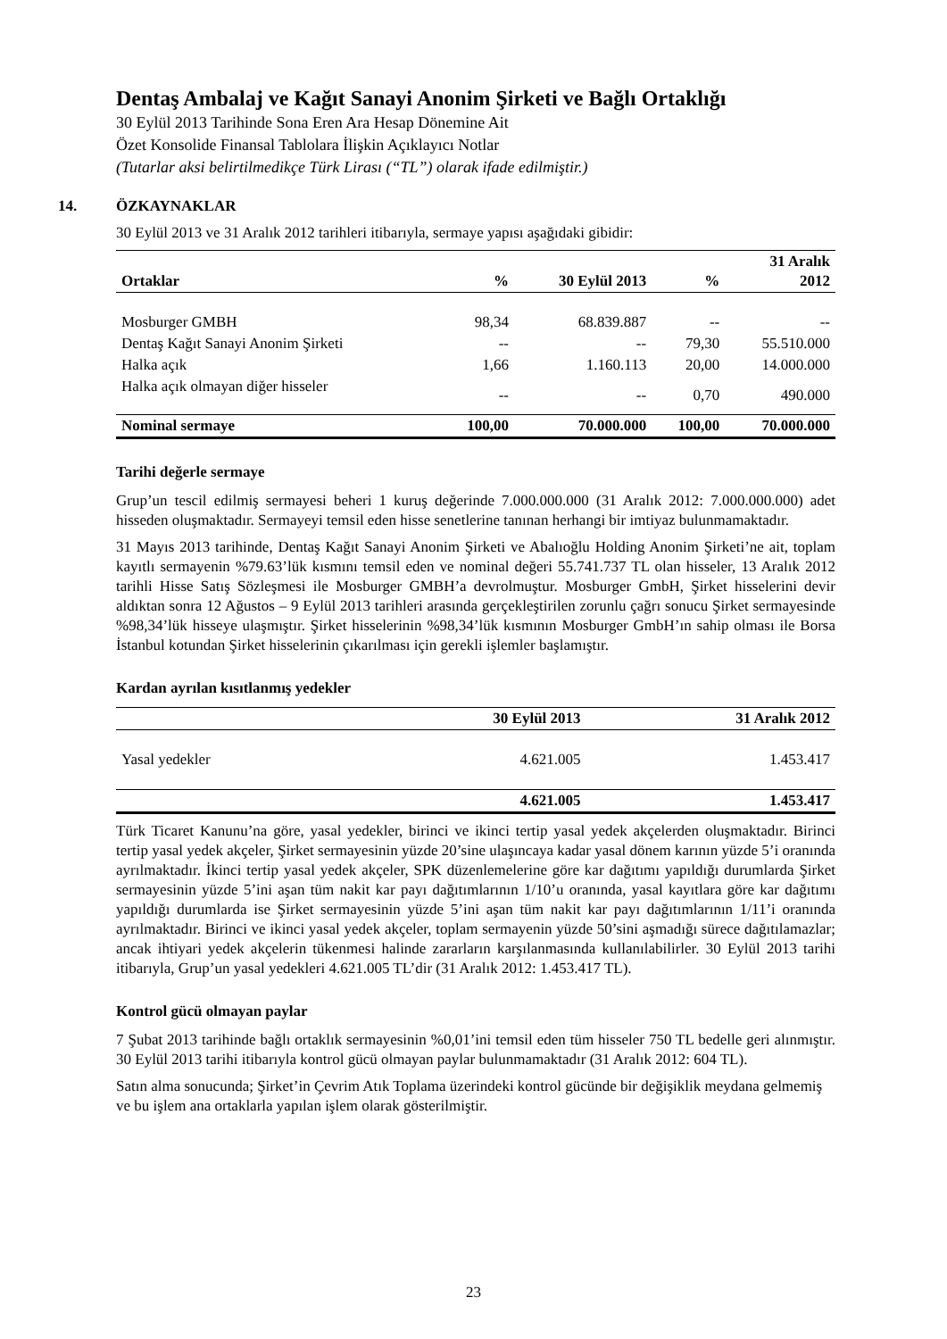Dentaş Ambalaj ve Kağıt Sanayi Anonim Şirketi ve Bağlı Ortaklığı
30 Eylül 2013 Tarihinde Sona Eren Ara Hesap Dönemine Ait
Özet Konsolide Finansal Tablolara İlişkin Açıklayıcı Notlar
(Tutarlar aksi belirtilmedikçe Türk Lirası (“TL”) olarak ifade edilmiştir.)
14. ÖZKAYNAKLAR
30 Eylül 2013 ve 31 Aralık 2012 tarihleri itibarıyla, sermaye yapısı aşağıdaki gibidir:
| Ortaklar | % | 30 Eylül 2013 | % | 31 Aralık 2012 |
| --- | --- | --- | --- | --- |
| Mosburger GMBH | 98,34 | 68.839.887 | -- | -- |
| Dentaş Kağıt Sanayi Anonim Şirketi | -- | -- | 79,30 | 55.510.000 |
| Halka açık | 1,66 | 1.160.113 | 20,00 | 14.000.000 |
| Halka açık olmayan diğer hisseler | -- | -- | 0,70 | 490.000 |
| Nominal sermaye | 100,00 | 70.000.000 | 100,00 | 70.000.000 |
Tarihi değerle sermaye
Grup’un tescil edilmiş sermayesi beheri 1 kuruş değerinde 7.000.000.000 (31 Aralık 2012: 7.000.000.000) adet hisseden oluşmaktadır. Sermayeyi temsil eden hisse senetlerine tanınan herhangi bir imtiyaz bulunmamaktadır.
31 Mayıs 2013 tarihinde, Dentaş Kağıt Sanayi Anonim Şirketi ve Abalıoğlu Holding Anonim Şirketi’ne ait, toplam kayıtlı sermayenin %79.63’lük kısmını temsil eden ve nominal değeri 55.741.737 TL olan hisseler, 13 Aralık 2012 tarihli Hisse Satış Sözleşmesi ile Mosburger GMBH’a devrolmuştur. Mosburger GmbH, Şirket hisselerini devir aldıktan sonra 12 Ağustos – 9 Eylül 2013 tarihleri arasında gerçekleştirilen zorunlu çağrı sonucu Şirket sermayesinde %98,34’lük hisseye ulaşmıştır. Şirket hisselerinin %98,34’lük kısmının Mosburger GmbH’ın sahip olması ile Borsa İstanbul kotundan Şirket hisselerinin çıkarılması için gerekli işlemler başlamıştır.
Kardan ayrılan kısıtlanmış yedekler
| | 30 Eylül 2013 | 31 Aralık 2012 |
| --- | --- | --- |
| Yasal yedekler | 4.621.005 | 1.453.417 |
| | 4.621.005 | 1.453.417 |
Türk Ticaret Kanunu’na göre, yasal yedekler, birinci ve ikinci tertip yasal yedek akçelerden oluşmaktadır. Birinci tertip yasal yedek akçeler, Şirket sermayesinin yüzde 20’sine ulaşıncaya kadar yasal dönem karının yüzde 5’i oranında ayrılmaktadır. İkinci tertip yasal yedek akçeler, SPK düzenlemelerine göre kar dağıtımı yapıldığı durumlarda Şirket sermayesinin yüzde 5’ini aşan tüm nakit kar payı dağıtımlarının 1/10’u oranında, yasal kayıtlara göre kar dağıtımı yapıldığı durumlarda ise Şirket sermayesinin yüzde 5’ini aşan tüm nakit kar payı dağıtımlarının 1/11’i oranında ayrılmaktadır. Birinci ve ikinci yasal yedek akçeler, toplam sermayenin yüzde 50’sini aşmadığı sürece dağıtılamazlar; ancak ihtiyari yedek akçelerin tükenmesi halinde zararların karşılanmasında kullanılabilirler. 30 Eylül 2013 tarihi itibarıyla, Grup’un yasal yedekleri 4.621.005 TL’dir (31 Aralık 2012: 1.453.417 TL).
Kontrol gücü olmayan paylar
7 Şubat 2013 tarihinde bağlı ortaklık sermayesinin %0,01’ini temsil eden tüm hisseler 750 TL bedelle geri alınmıştır. 30 Eylül 2013 tarihi itibarıyla kontrol gücü olmayan paylar bulunmamaktadır (31 Aralık 2012: 604 TL).
Satın alma sonucunda; Şirket’in Çevrim Atık Toplama üzerindeki kontrol gücünde bir değişiklik meydana gelmemiş ve bu işlem ana ortaklarla yapılan işlem olarak gösterilmiştir.
23